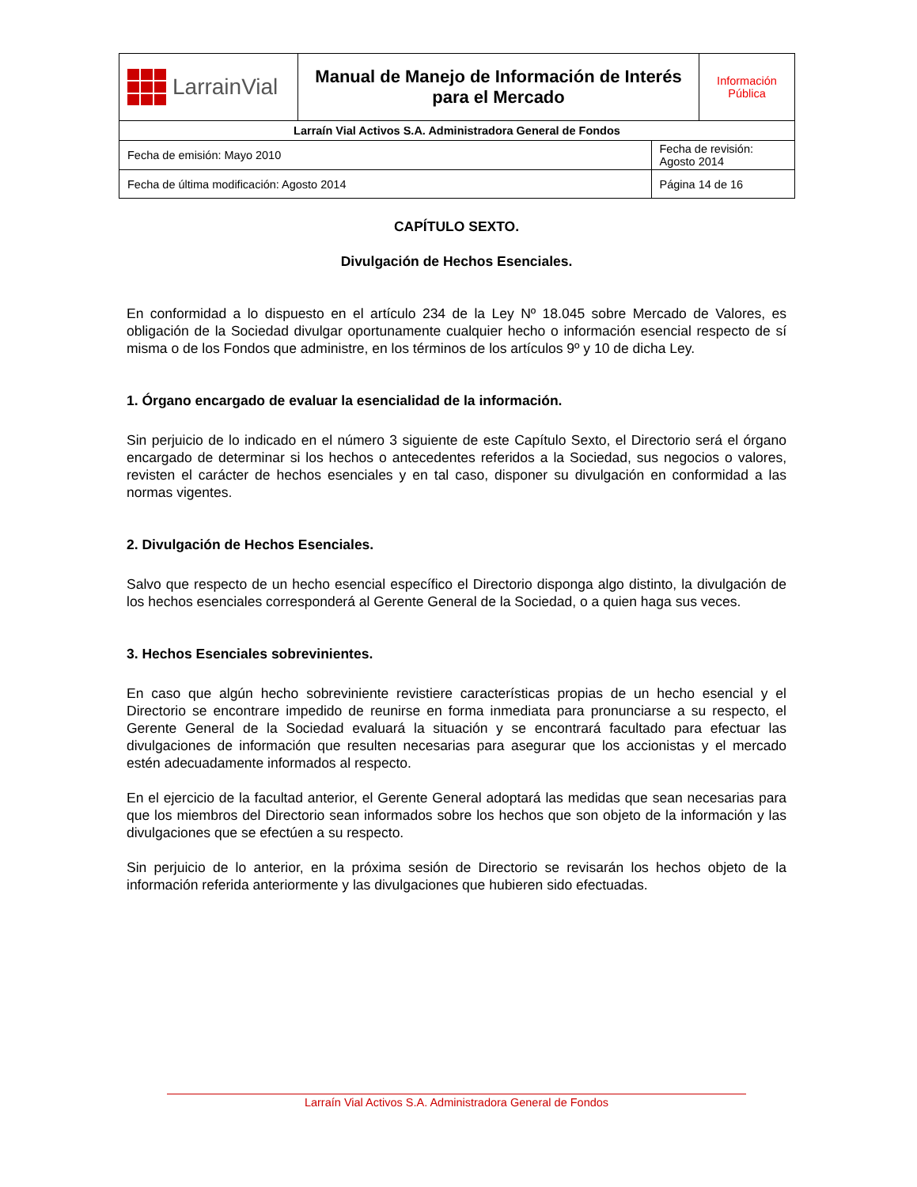| LarrainVial | Manual de Manejo de Información de Interés para el Mercado | | Información Pública |
| Larraín Vial Activos S.A. Administradora General de Fondos | | | |
| Fecha de emisión: Mayo 2010 | | Fecha de revisión: Agosto 2014 | |
| Fecha de última modificación: Agosto 2014 | | Página 14 de 16 | |
CAPÍTULO SEXTO.
Divulgación de Hechos Esenciales.
En conformidad a lo dispuesto en el artículo 234 de la Ley Nº 18.045 sobre Mercado de Valores, es obligación de la Sociedad divulgar oportunamente cualquier hecho o información esencial respecto de sí misma o de los Fondos que administre, en los términos de los artículos 9º y 10 de dicha Ley.
1. Órgano encargado de evaluar la esencialidad de la información.
Sin perjuicio de lo indicado en el número 3 siguiente de este Capítulo Sexto, el Directorio será el órgano encargado de determinar si los hechos o antecedentes referidos a la Sociedad, sus negocios o valores, revisten el carácter de hechos esenciales y en tal caso, disponer su divulgación en conformidad a las normas vigentes.
2. Divulgación de Hechos Esenciales.
Salvo que respecto de un hecho esencial específico el Directorio disponga algo distinto, la divulgación de los hechos esenciales corresponderá al Gerente General de la Sociedad, o a quien haga sus veces.
3. Hechos Esenciales sobrevinientes.
En caso que algún hecho sobreviniente revistiere características propias de un hecho esencial y el Directorio se encontrare impedido de reunirse en forma inmediata para pronunciarse a su respecto, el Gerente General de la Sociedad evaluará la situación y se encontrará facultado para efectuar las divulgaciones de información que resulten necesarias para asegurar que los accionistas y el mercado estén adecuadamente informados al respecto.
En el ejercicio de la facultad anterior, el Gerente General adoptará las medidas que sean necesarias para que los miembros del Directorio sean informados sobre los hechos que son objeto de la información y las divulgaciones que se efectúen a su respecto.
Sin perjuicio de lo anterior, en la próxima sesión de Directorio se revisarán los hechos objeto de la información referida anteriormente y las divulgaciones que hubieren sido efectuadas.
Larraín Vial Activos S.A. Administradora General de Fondos